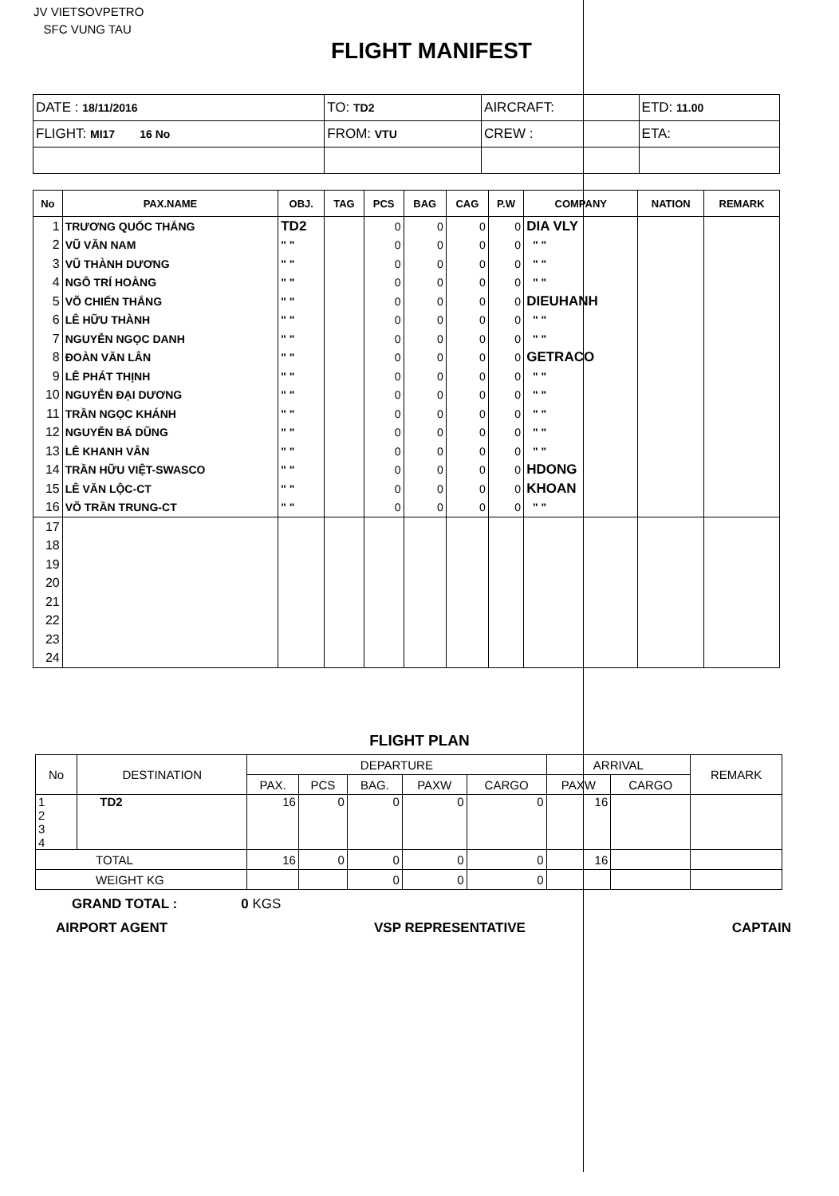JV VIETSOVPETRO
SFC VUNG TAU
FLIGHT MANIFEST
| DATE : 18/11/2016 | TO: TD2 | AIRCRAFT: | ETD: 11.00 |
| FLIGHT: MI17 16 No | FROM: VTU | CREW : | ETA: |
| No | PAX.NAME | OBJ. | TAG | PCS | BAG | CAG | P.W | COMPANY | NATION | REMARK |
| --- | --- | --- | --- | --- | --- | --- | --- | --- | --- | --- |
| 1 | TRƯƠNG QUỐC THẮNG | TD2 | | 0 | 0 | 0 | 0 | DIA VLY | | |
| 2 | VŨ VĂN NAM | " " | | 0 | 0 | 0 | 0 | " " | | |
| 3 | VŨ THÀNH DƯƠNG | " " | | 0 | 0 | 0 | 0 | " " | | |
| 4 | NGÔ TRÍ HOÀNG | " " | | 0 | 0 | 0 | 0 | " " | | |
| 5 | VÕ CHIẾN THẮNG | " " | | 0 | 0 | 0 | 0 | DIEUHANH | | |
| 6 | LÊ HỮU THÀNH | " " | | 0 | 0 | 0 | 0 | " " | | |
| 7 | NGUYỄN NGỌC DANH | " " | | 0 | 0 | 0 | 0 | " " | | |
| 8 | ĐOÀN VĂN LÂN | " " | | 0 | 0 | 0 | 0 | GETRACO | | |
| 9 | LÊ PHÁT THỊNH | " " | | 0 | 0 | 0 | 0 | " " | | |
| 10 | NGUYỄN ĐẠI DƯƠNG | " " | | 0 | 0 | 0 | 0 | " " | | |
| 11 | TRẦN NGỌC KHÁNH | " " | | 0 | 0 | 0 | 0 | " " | | |
| 12 | NGUYỄN BÁ DŨNG | " " | | 0 | 0 | 0 | 0 | " " | | |
| 13 | LÊ KHANH VÂN | " " | | 0 | 0 | 0 | 0 | " " | | |
| 14 | TRẦN HỮU VIỆT-SWASCO | " " | | 0 | 0 | 0 | 0 | HDONG | | |
| 15 | LÊ VĂN LỘC-CT | " " | | 0 | 0 | 0 | 0 | KHOAN | | |
| 16 | VÕ TRẦN TRUNG-CT | " " | | 0 | 0 | 0 | 0 | " " | | |
| 17 | | | | | | | | | | |
| 18 | | | | | | | | | | |
| 19 | | | | | | | | | | |
| 20 | | | | | | | | | | |
| 21 | | | | | | | | | | |
| 22 | | | | | | | | | | |
| 23 | | | | | | | | | | |
| 24 | | | | | | | | | | |
FLIGHT PLAN
| No | DESTINATION | DEPARTURE | | | | | ARRIVAL | | REMARK |
| --- | --- | --- | --- | --- | --- | --- | --- | --- | --- |
| | | PAX. | PCS | BAG. | PAXW | CARGO | PAXW | CARGO | |
| 1 2 3 4 | TD2 | 16 | 0 | 0 | 0 | 0 | 16 | | |
| TOTAL | | 16 | 0 | 0 | 0 | 0 | 16 | | |
| WEIGHT KG | | | | 0 | 0 | 0 | | | |
GRAND TOTAL : 0 KGS
AIRPORT AGENT VSP REPRESENTATIVE CAPTAIN